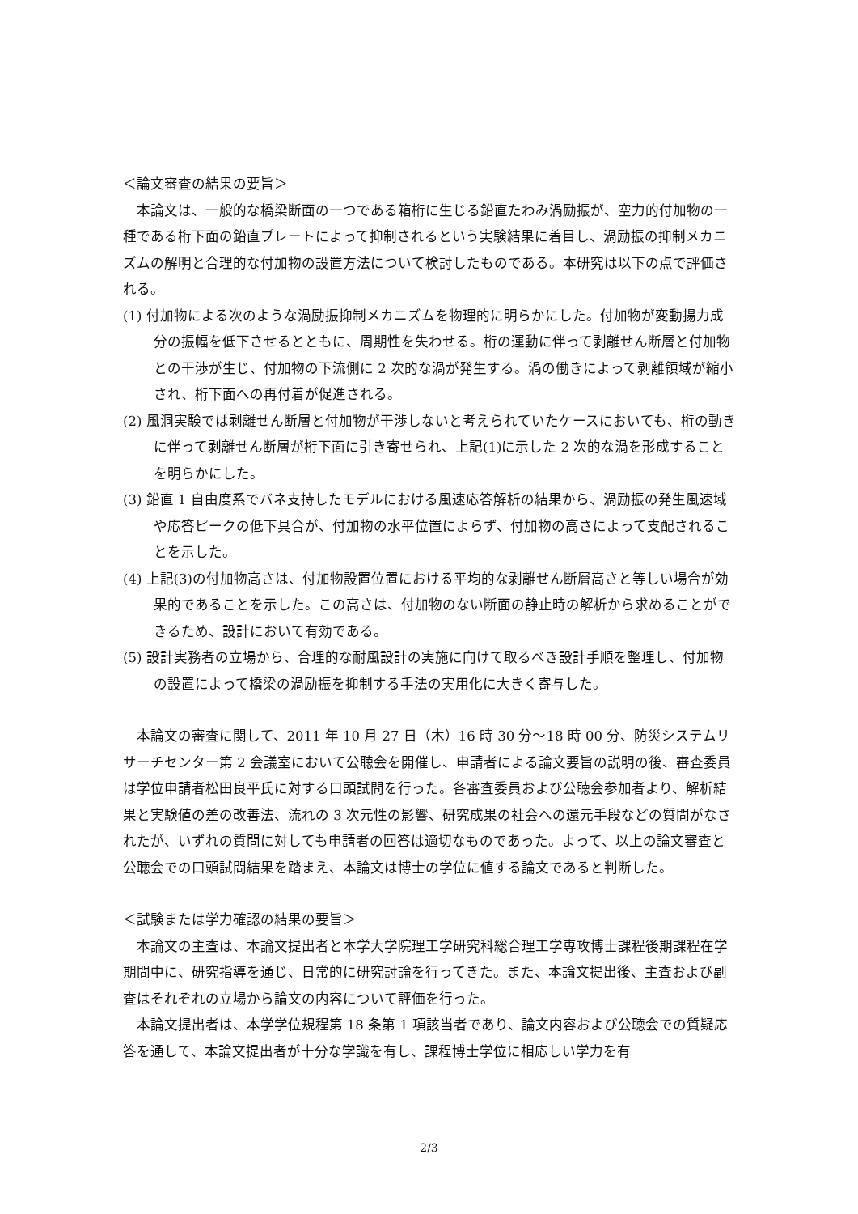＜論文審査の結果の要旨＞
本論文は、一般的な橋梁断面の一つである箱桁に生じる鉛直たわみ渦励振が、空力的付加物の一種である桁下面の鉛直プレートによって抑制されるという実験結果に着目し、渦励振の抑制メカニズムの解明と合理的な付加物の設置方法について検討したものである。本研究は以下の点で評価される。
(1) 付加物による次のような渦励振抑制メカニズムを物理的に明らかにした。付加物が変動揚力成分の振幅を低下させるとともに、周期性を失わせる。桁の運動に伴って剥離せん断層と付加物との干渉が生じ、付加物の下流側に 2 次的な渦が発生する。渦の働きによって剥離領域が縮小され、桁下面への再付着が促進される。
(2) 風洞実験では剥離せん断層と付加物が干渉しないと考えられていたケースにおいても、桁の動きに伴って剥離せん断層が桁下面に引き寄せられ、上記(1)に示した 2 次的な渦を形成することを明らかにした。
(3) 鉛直 1 自由度系でバネ支持したモデルにおける風速応答解析の結果から、渦励振の発生風速域や応答ピークの低下具合が、付加物の水平位置によらず、付加物の高さによって支配されることを示した。
(4) 上記(3)の付加物高さは、付加物設置位置における平均的な剥離せん断層高さと等しい場合が効果的であることを示した。この高さは、付加物のない断面の静止時の解析から求めることができるため、設計において有効である。
(5) 設計実務者の立場から、合理的な耐風設計の実施に向けて取るべき設計手順を整理し、付加物の設置によって橋梁の渦励振を抑制する手法の実用化に大きく寄与した。
本論文の審査に関して、2011 年 10 月 27 日（木）16 時 30 分～18 時 00 分、防災システムリサーチセンター第 2 会議室において公聴会を開催し、申請者による論文要旨の説明の後、審査委員は学位申請者松田良平氏に対する口頭試問を行った。各審査委員および公聴会参加者より、解析結果と実験値の差の改善法、流れの 3 次元性の影響、研究成果の社会への還元手段などの質問がなされたが、いずれの質問に対しても申請者の回答は適切なものであった。よって、以上の論文審査と公聴会での口頭試問結果を踏まえ、本論文は博士の学位に値する論文であると判断した。
＜試験または学力確認の結果の要旨＞
本論文の主査は、本論文提出者と本学大学院理工学研究科総合理工学専攻博士課程後期課程在学期間中に、研究指導を通じ、日常的に研究討論を行ってきた。また、本論文提出後、主査および副査はそれぞれの立場から論文の内容について評価を行った。
本論文提出者は、本学学位規程第 18 条第 1 項該当者であり、論文内容および公聴会での質疑応答を通して、本論文提出者が十分な学識を有し、課程博士学位に相応しい学力を有
2/3